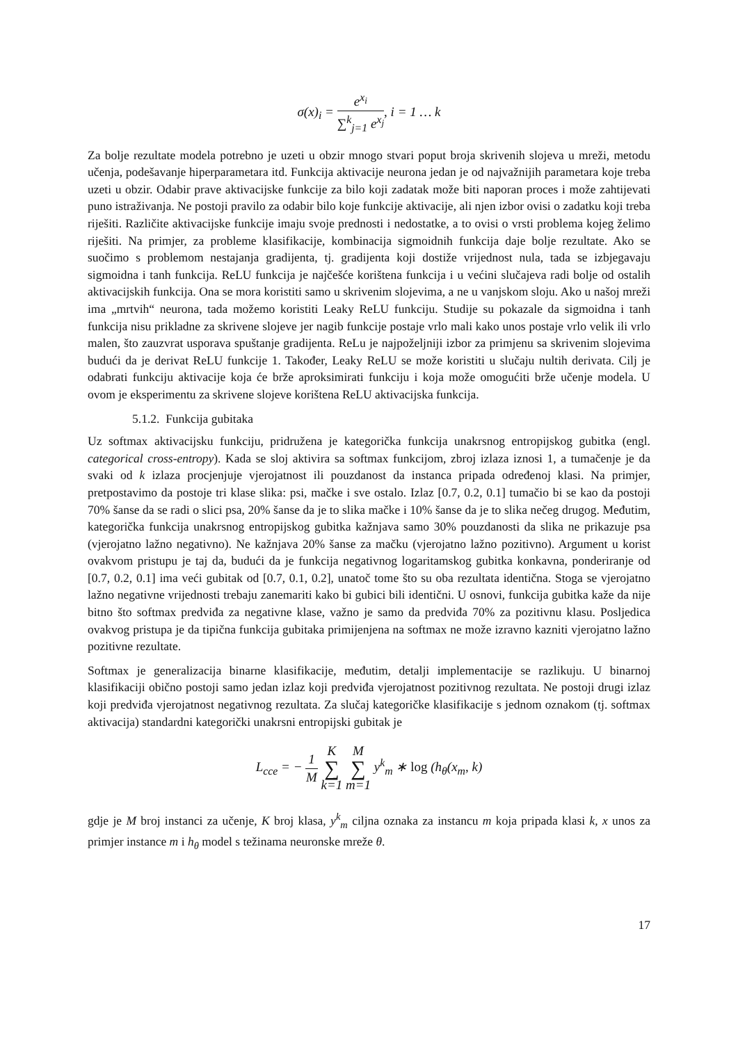σ(x)<sub>i</sub> = e<sup>x<sub>i</sub></sup> ∑<sup>k</sup><sub>j=1</sub> e<sup>x<sub>j</sub></sup>, i = 1 … k
Za bolje rezultate modela potrebno je uzeti u obzir mnogo stvari poput broja skrivenih slojeva u mreži, metodu učenja, podešavanje hiperparametara itd. Funkcija aktivacije neurona jedan je od najvažnijih parametara koje treba uzeti u obzir. Odabir prave aktivacijske funkcije za bilo koji zadatak može biti naporan proces i može zahtijevati puno istraživanja. Ne postoji pravilo za odabir bilo koje funkcije aktivacije, ali njen izbor ovisi o zadatku koji treba riješiti. Različite aktivacijske funkcije imaju svoje prednosti i nedostatke, a to ovisi o vrsti problema kojeg želimo riješiti. Na primjer, za probleme klasifikacije, kombinacija sigmoidnih funkcija daje bolje rezultate. Ako se suočimo s problemom nestajanja gradijenta, tj. gradijenta koji dostiže vrijednost nula, tada se izbjegavaju sigmoidna i tanh funkcija. ReLU funkcija je najčešće korištena funkcija i u većini slučajeva radi bolje od ostalih aktivacijskih funkcija. Ona se mora koristiti samo u skrivenim slojevima, a ne u vanjskom sloju. Ako u našoj mreži ima „mrtvih“ neurona, tada možemo koristiti Leaky ReLU funkciju. Studije su pokazale da sigmoidna i tanh funkcija nisu prikladne za skrivene slojeve jer nagib funkcije postaje vrlo mali kako unos postaje vrlo velik ili vrlo malen, što zauzvrat usporava spuštanje gradijenta. ReLu je najpoželjniji izbor za primjenu sa skrivenim slojevima budući da je derivat ReLU funkcije 1. Također, Leaky ReLU se može koristiti u slučaju nultih derivata. Cilj je odabrati funkciju aktivacije koja će brže aproksimirati funkciju i koja može omogućiti brže učenje modela. U ovom je eksperimentu za skrivene slojeve korištena ReLU aktivacijska funkcija.
5.1.2. Funkcija gubitaka
Uz softmax aktivacijsku funkciju, pridružena je kategorička funkcija unakrsnog entropijskog gubitka (engl. categorical cross-entropy). Kada se sloj aktivira sa softmax funkcijom, zbroj izlaza iznosi 1, a tumačenje je da svaki od k izlaza procjenjuje vjerojatnost ili pouzdanost da instanca pripada određenoj klasi. Na primjer, pretpostavimo da postoje tri klase slika: psi, mačke i sve ostalo. Izlaz [0.7, 0.2, 0.1] tumačio bi se kao da postoji 70% šanse da se radi o slici psa, 20% šanse da je to slika mačke i 10% šanse da je to slika nečeg drugog. Međutim, kategorička funkcija unakrsnog entropijskog gubitka kažnjava samo 30% pouzdanosti da slika ne prikazuje psa (vjerojatno lažno negativno). Ne kažnjava 20% šanse za mačku (vjerojatno lažno pozitivno). Argument u korist ovakvom pristupu je taj da, budući da je funkcija negativnog logaritamskog gubitka konkavna, ponderiranje od [0.7, 0.2, 0.1] ima veći gubitak od [0.7, 0.1, 0.2], unatoč tome što su oba rezultata identična. Stoga se vjerojatno lažno negativne vrijednosti trebaju zanemariti kako bi gubici bili identični. U osnovi, funkcija gubitka kaže da nije bitno što softmax predviđa za negativne klase, važno je samo da predviđa 70% za pozitivnu klasu. Posljedica ovakvog pristupa je da tipična funkcija gubitaka primijenjena na softmax ne može izravno kazniti vjerojatno lažno pozitivne rezultate.
Softmax je generalizacija binarne klasifikacije, međutim, detalji implementacije se razlikuju. U binarnoj klasifikaciji obično postoji samo jedan izlaz koji predviđa vjerojatnost pozitivnog rezultata. Ne postoji drugi izlaz koji predviđa vjerojatnost negativnog rezultata. Za slučaj kategoričke klasifikacije s jednom oznakom (tj. softmax aktivacija) standardni kategorički unakrsni entropijski gubitak je
L<sub>cce</sub> = − 1 M K ∑ k=1 M ∑ m=1 y<sup>k</sup><sub>m</sub> ∗ log (h<sub>θ</sub>(x<sub>m</sub>, k)
gdje je M broj instanci za učenje, K broj klasa, y<sup>k</sup><sub>m</sub> ciljna oznaka za instancu m koja pripada klasi k, x unos za primjer instance m i h<sub>θ</sub> model s težinama neuronske mreže θ.
17